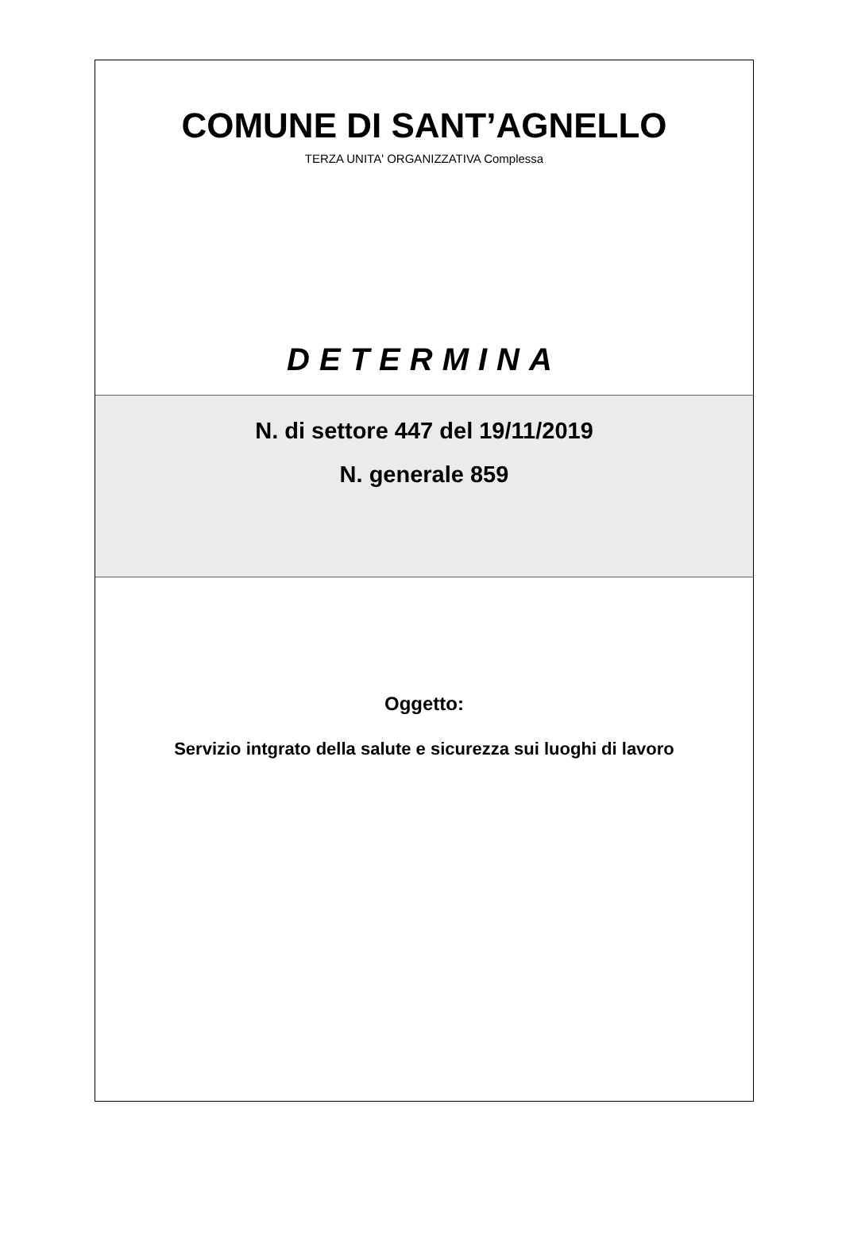COMUNE DI SANT’AGNELLO
TERZA UNITA' ORGANIZZATIVA Complessa
DETERMINA
N. di settore 447 del 19/11/2019
N. generale 859
Oggetto:
Servizio intgrato della salute e sicurezza sui luoghi di lavoro